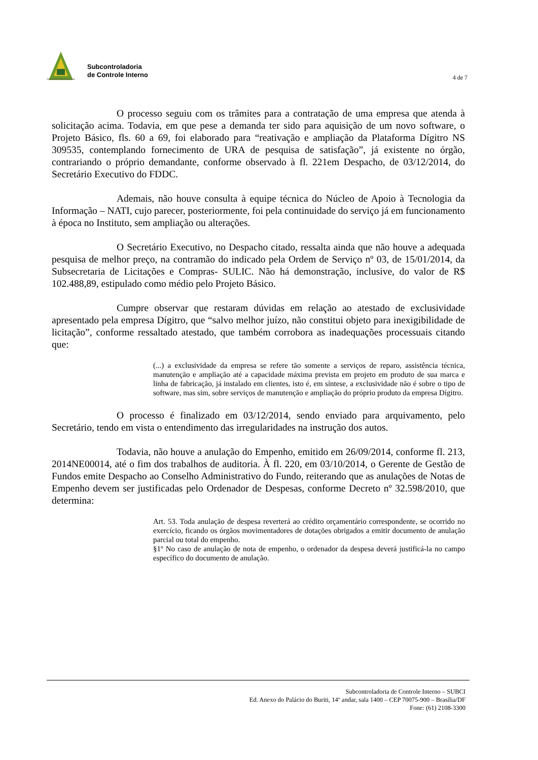Subcontroladoria
de Controle Interno
4 de 7
O processo seguiu com os trâmites para a contratação de uma empresa que atenda à solicitação acima. Todavia, em que pese a demanda ter sido para aquisição de um novo software, o Projeto Básico, fls. 60 a 69, foi elaborado para “reativação e ampliação da Plataforma Dígitro NS 309535, contemplando fornecimento de URA de pesquisa de satisfação”, já existente no órgão, contrariando o próprio demandante, conforme observado à fl. 221em Despacho, de 03/12/2014, do Secretário Executivo do FDDC.
Ademais, não houve consulta à equipe técnica do Núcleo de Apoio à Tecnologia da Informação – NATI, cujo parecer, posteriormente, foi pela continuidade do serviço já em funcionamento à época no Instituto, sem ampliação ou alterações.
O Secretário Executivo, no Despacho citado, ressalta ainda que não houve a adequada pesquisa de melhor preço, na contramão do indicado pela Ordem de Serviço nº 03, de 15/01/2014, da Subsecretaria de Licitações e Compras- SULIC. Não há demonstração, inclusive, do valor de R$ 102.488,89, estipulado como médio pelo Projeto Básico.
Cumpre observar que restaram dúvidas em relação ao atestado de exclusividade apresentado pela empresa Dígitro, que “salvo melhor juízo, não constitui objeto para inexigibilidade de licitação”, conforme ressaltado atestado, que também corrobora as inadequações processuais citando que:
(...) a exclusividade da empresa se refere tão somente a serviços de reparo, assistência técnica, manutenção e ampliação até a capacidade máxima prevista em projeto em produto de sua marca e linha de fabricação, já instalado em clientes, isto é, em síntese, a exclusividade não é sobre o tipo de software, mas sim, sobre serviços de manutenção e ampliação do próprio produto da empresa Dígitro.
O processo é finalizado em 03/12/2014, sendo enviado para arquivamento, pelo Secretário, tendo em vista o entendimento das irregularidades na instrução dos autos.
Todavia, não houve a anulação do Empenho, emitido em 26/09/2014, conforme fl. 213, 2014NE00014, até o fim dos trabalhos de auditoria. À fl. 220, em 03/10/2014, o Gerente de Gestão de Fundos emite Despacho ao Conselho Administrativo do Fundo, reiterando que as anulações de Notas de Empenho devem ser justificadas pelo Ordenador de Despesas, conforme Decreto nº 32.598/2010, que determina:
Art. 53. Toda anulação de despesa reverterá ao crédito orçamentário correspondente, se ocorrido no exercício, ficando os órgãos movimentadores de dotações obrigados a emitir documento de anulação parcial ou total do empenho.
§1º No caso de anulação de nota de empenho, o ordenador da despesa deverá justificá-la no campo específico do documento de anulação.
Subcontroladoria de Controle Interno – SUBCI
Ed. Anexo do Palácio do Buriti, 14º andar, sala 1400 – CEP 70075-900 – Brasília/DF
Fone: (61) 2108-3300